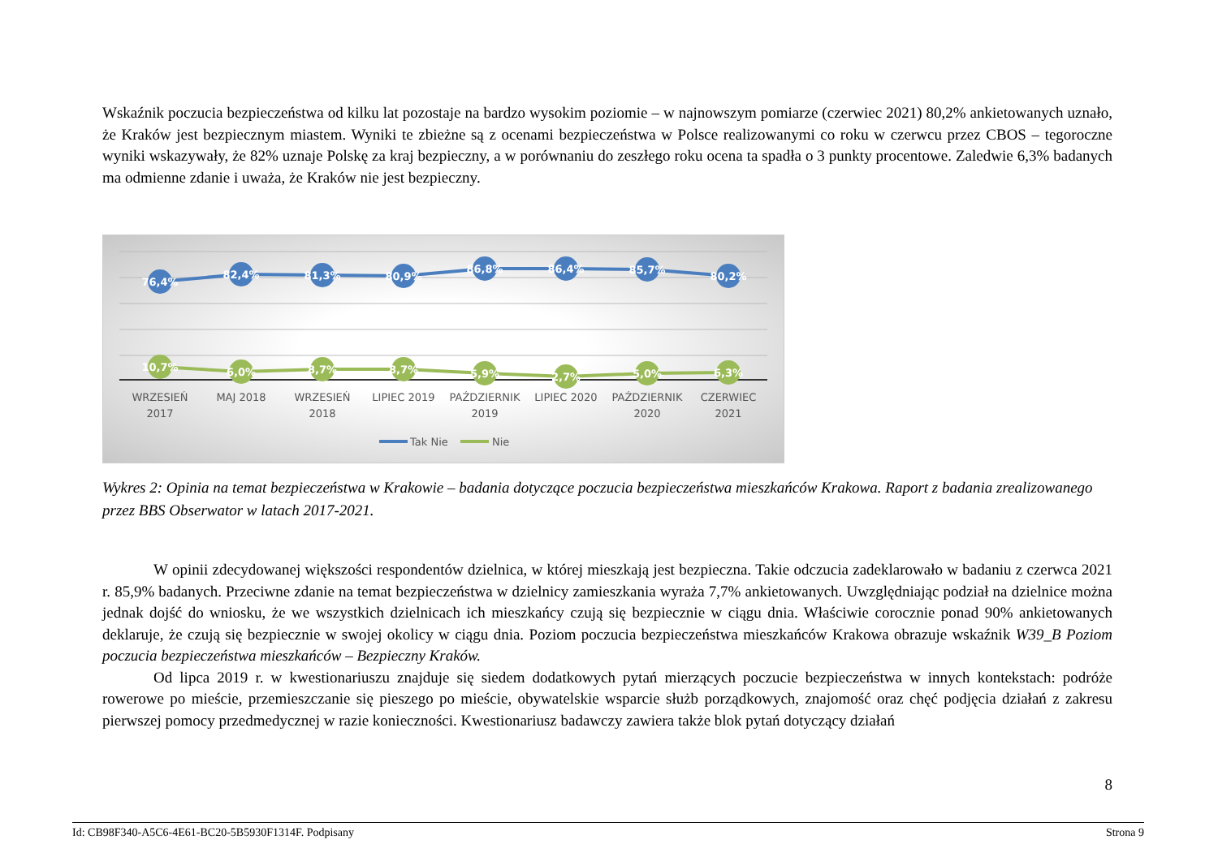Wskaźnik poczucia bezpieczeństwa od kilku lat pozostaje na bardzo wysokim poziomie – w najnowszym pomiarze (czerwiec 2021) 80,2% ankietowanych uznało, że Kraków jest bezpiecznym miastem. Wyniki te zbieżne są z ocenami bezpieczeństwa w Polsce realizowanymi co roku w czerwcu przez CBOS – tegoroczne wyniki wskazywały, że 82% uznaje Polskę za kraj bezpieczny, a w porównaniu do zeszłego roku ocena ta spadła o 3 punkty procentowe. Zaledwie 6,3% badanych ma odmienne zdanie i uważa, że Kraków nie jest bezpieczny.
76,4%
82,4%
81,3%
80,9%
86,8%
86,4%
85,7%
80,2%
10,7%
6,0%
8,7%
8,7%
5,9%
2,7%
5,0%
6,3%
WRZESIEŃ
2017
MAJ 2018
WRZESIEŃ
2018
LIPIEC 2019
PAŹDZIERNIK
2019
LIPIEC 2020
PAŹDZIERNIK
2020
CZERWIEC
2021
Tak Nie
Nie
Wykres 2: Opinia na temat bezpieczeństwa w Krakowie – badania dotyczące poczucia bezpieczeństwa mieszkańców Krakowa. Raport z badania zrealizowanego przez BBS Obserwator w latach 2017-2021.
W opinii zdecydowanej większości respondentów dzielnica, w której mieszkają jest bezpieczna. Takie odczucia zadeklarowało w badaniu z czerwca 2021 r. 85,9% badanych. Przeciwne zdanie na temat bezpieczeństwa w dzielnicy zamieszkania wyraża 7,7% ankietowanych. Uwzględniając podział na dzielnice można jednak dojść do wniosku, że we wszystkich dzielnicach ich mieszkańcy czują się bezpiecznie w ciągu dnia. Właściwie corocznie ponad 90% ankietowanych deklaruje, że czują się bezpiecznie w swojej okolicy w ciągu dnia. Poziom poczucia bezpieczeństwa mieszkańców Krakowa obrazuje wskaźnik W39_B Poziom poczucia bezpieczeństwa mieszkańców – Bezpieczny Kraków.
Od lipca 2019 r. w kwestionariuszu znajduje się siedem dodatkowych pytań mierzących poczucie bezpieczeństwa w innych kontekstach: podróże rowerowe po mieście, przemieszczanie się pieszego po mieście, obywatelskie wsparcie służb porządkowych, znajomość oraz chęć podjęcia działań z zakresu pierwszej pomocy przedmedycznej w razie konieczności. Kwestionariusz badawczy zawiera także blok pytań dotyczący działań
8
Id: CB98F340-A5C6-4E61-BC20-5B5930F1314F. Podpisany Strona 9